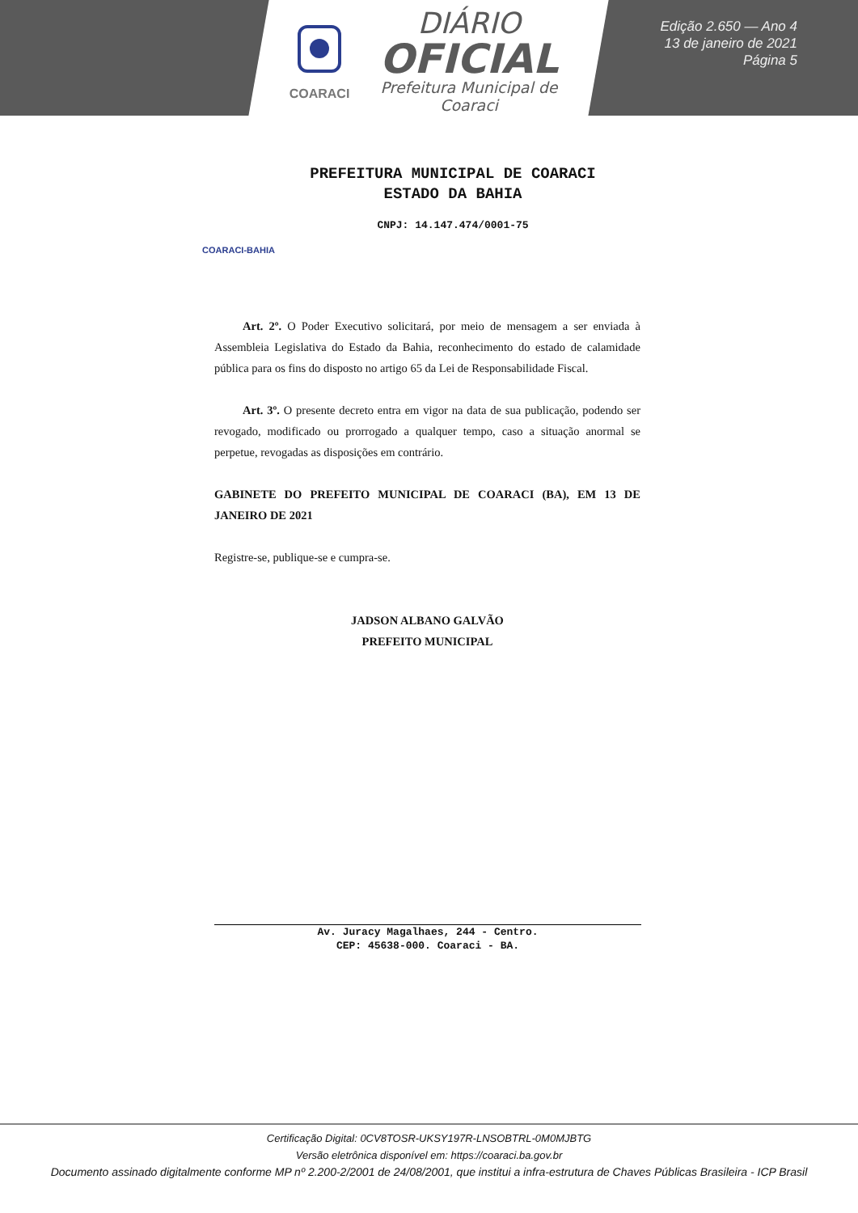COARACI
DIÁRIO
OFICIAL
Prefeitura Municipal de Coaraci
Edição 2.650 — Ano 4
13 de janeiro de 2021
Página 5
COARACI-BAHIA
PREFEITURA MUNICIPAL DE COARACI
ESTADO DA BAHIA
CNPJ: 14.147.474/0001-75
Art. 2º. O Poder Executivo solicitará, por meio de mensagem a ser enviada à Assembleia Legislativa do Estado da Bahia, reconhecimento do estado de calamidade pública para os fins do disposto no artigo 65 da Lei de Responsabilidade Fiscal.
Art. 3º. O presente decreto entra em vigor na data de sua publicação, podendo ser revogado, modificado ou prorrogado a qualquer tempo, caso a situação anormal se perpetue, revogadas as disposições em contrário.
GABINETE DO PREFEITO MUNICIPAL DE COARACI (BA), EM 13 DE JANEIRO DE 2021
Registre-se, publique-se e cumpra-se.
JADSON ALBANO GALVÃO
PREFEITO MUNICIPAL
Av. Juracy Magalhaes, 244 - Centro.
CEP: 45638-000. Coaraci - BA.
Certificação Digital: 0CV8TOSR-UKSY197R-LNSOBTRL-0M0MJBTG
Versão eletrônica disponível em: https://coaraci.ba.gov.br
Documento assinado digitalmente conforme MP nº 2.200-2/2001 de 24/08/2001, que institui a infra-estrutura de Chaves Públicas Brasileira - ICP Brasil